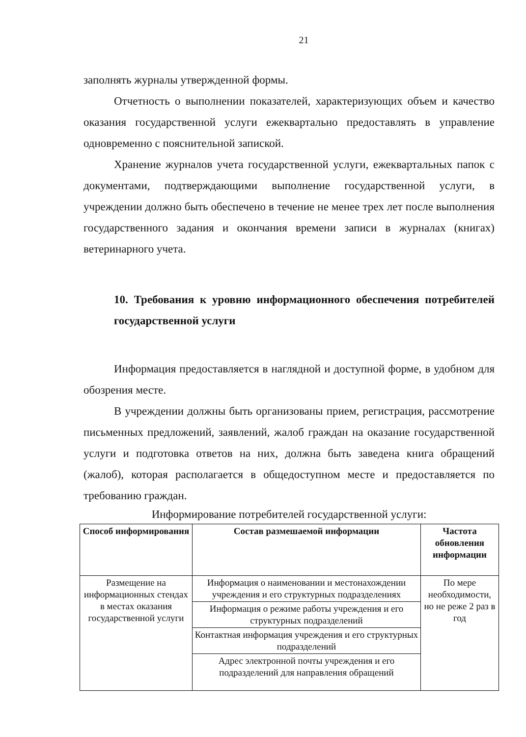21
заполнять журналы утвержденной формы.
Отчетность о выполнении показателей, характеризующих объем и качество оказания государственной услуги ежеквартально предоставлять в управление одновременно с пояснительной запиской.
Хранение журналов учета государственной услуги, ежеквартальных папок с документами, подтверждающими выполнение государственной услуги, в учреждении должно быть обеспечено в течение не менее трех лет после выполнения государственного задания и окончания времени записи в журналах (книгах) ветеринарного учета.
10. Требования к уровню информационного обеспечения потребителей государственной услуги
Информация предоставляется в наглядной и доступной форме, в удобном для обозрения месте.
В учреждении должны быть организованы прием, регистрация, рассмотрение письменных предложений, заявлений, жалоб граждан на оказание государственной услуги и подготовка ответов на них, должна быть заведена книга обращений (жалоб), которая располагается в общедоступном месте и предоставляется по требованию граждан.
Информирование потребителей государственной услуги:
| Способ информирования | Состав размешаемой информации | Частота обновления информации |
| --- | --- | --- |
| Размещение на информационных стендах в местах оказания государственной услуги | Информация о наименовании и местонахождении учреждения и его структурных подразделениях | По мере необходимости, но не реже 2 раз в год |
| | Информация о режиме работы учреждения и его структурных подразделений | |
| | Контактная информация учреждения и его структурных подразделений | |
| | Адрес электронной почты учреждения и его подразделений для направления обращений | |